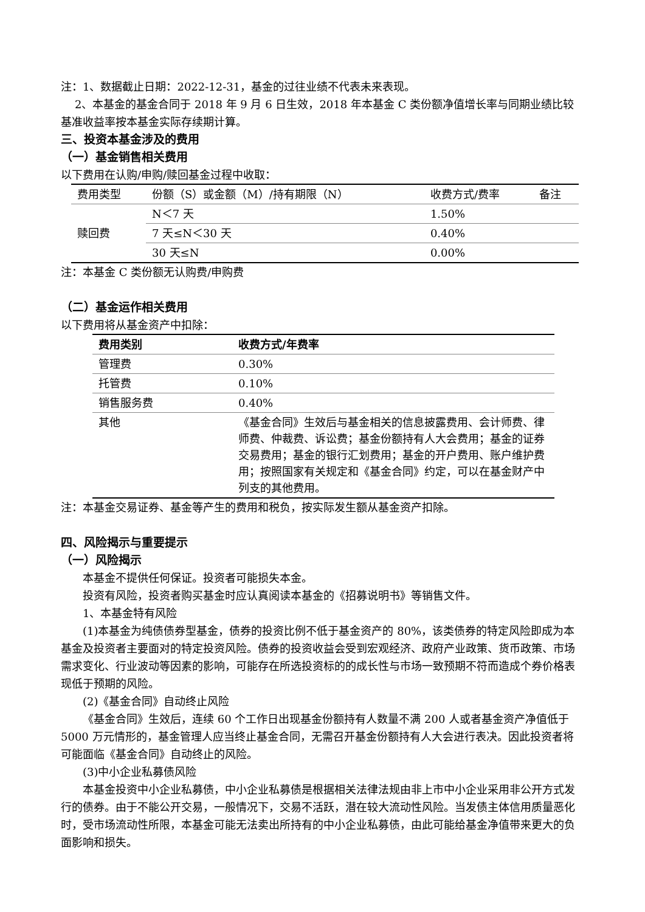注：1、数据截止日期：2022-12-31，基金的过往业绩不代表未来表现。
2、本基金的基金合同于 2018 年 9 月 6 日生效，2018 年本基金 C 类份额净值增长率与同期业绩比较基准收益率按本基金实际存续期计算。
三、投资本基金涉及的费用
（一）基金销售相关费用
以下费用在认购/申购/赎回基金过程中收取：
| 费用类型 | 份额（S）或金额（M）/持有期限（N） | 收费方式/费率 | 备注 |
| --- | --- | --- | --- |
| 赎回费 | N＜7 天 | 1.50% | |
| | 7 天≤N＜30 天 | 0.40% | |
| | 30 天≤N | 0.00% | |
注：本基金 C 类份额无认购费/申购费
（二）基金运作相关费用
以下费用将从基金资产中扣除：
| 费用类别 | 收费方式/年费率 |
| --- | --- |
| 管理费 | 0.30% |
| 托管费 | 0.10% |
| 销售服务费 | 0.40% |
| 其他 | 《基金合同》生效后与基金相关的信息披露费用、会计师费、律师费、仲裁费、诉讼费；基金份额持有人大会费用；基金的证券交易费用；基金的银行汇划费用；基金的开户费用、账户维护费用；按照国家有关规定和《基金合同》约定，可以在基金财产中列支的其他费用。 |
注：本基金交易证券、基金等产生的费用和税负，按实际发生额从基金资产扣除。
四、风险揭示与重要提示
（一）风险揭示
本基金不提供任何保证。投资者可能损失本金。
投资有风险，投资者购买基金时应认真阅读本基金的《招募说明书》等销售文件。
1、本基金特有风险
(1)本基金为纯债债券型基金，债券的投资比例不低于基金资产的 80%，该类债券的特定风险即成为本基金及投资者主要面对的特定投资风险。债券的投资收益会受到宏观经济、政府产业政策、货币政策、市场需求变化、行业波动等因素的影响，可能存在所选投资标的的成长性与市场一致预期不符而造成个券价格表现低于预期的风险。
(2)《基金合同》自动终止风险
《基金合同》生效后，连续 60 个工作日出现基金份额持有人数量不满 200 人或者基金资产净值低于 5000 万元情形的，基金管理人应当终止基金合同，无需召开基金份额持有人大会进行表决。因此投资者将可能面临《基金合同》自动终止的风险。
(3)中小企业私募债风险
本基金投资中小企业私募债，中小企业私募债是根据相关法律法规由非上市中小企业采用非公开方式发行的债券。由于不能公开交易，一般情况下，交易不活跃，潜在较大流动性风险。当发债主体信用质量恶化时，受市场流动性所限，本基金可能无法卖出所持有的中小企业私募债，由此可能给基金净值带来更大的负面影响和损失。